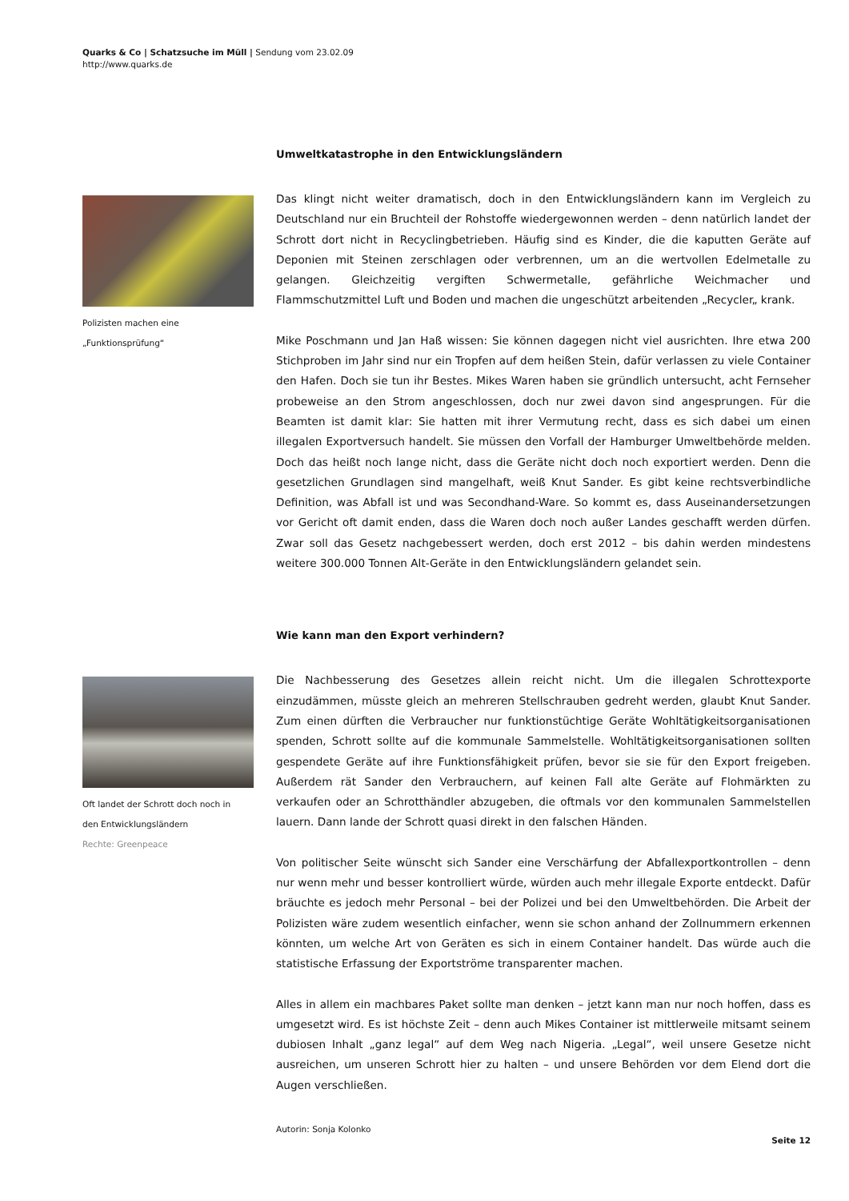Quarks & Co | Schatzsuche im Müll | Sendung vom 23.02.09
http://www.quarks.de
Umweltkatastrophe in den Entwicklungsländern
Polizisten machen eine
„Funktionsprüfung“
Das klingt nicht weiter dramatisch, doch in den Entwicklungsländern kann im Vergleich zu Deutschland nur ein Bruchteil der Rohstoffe wiedergewonnen werden – denn natürlich landet der Schrott dort nicht in Recyclingbetrieben. Häufig sind es Kinder, die die kaputten Geräte auf Deponien mit Steinen zerschlagen oder verbrennen, um an die wertvollen Edelmetalle zu gelangen. Gleichzeitig vergiften Schwermetalle, gefährliche Weichmacher und Flammschutzmittel Luft und Boden und machen die ungeschützt arbeitenden „Recycler„ krank.
Mike Poschmann und Jan Haß wissen: Sie können dagegen nicht viel ausrichten. Ihre etwa 200 Stichproben im Jahr sind nur ein Tropfen auf dem heißen Stein, dafür verlassen zu viele Container den Hafen. Doch sie tun ihr Bestes. Mikes Waren haben sie gründlich untersucht, acht Fernseher probeweise an den Strom angeschlossen, doch nur zwei davon sind angesprungen. Für die Beamten ist damit klar: Sie hatten mit ihrer Vermutung recht, dass es sich dabei um einen illegalen Exportversuch handelt. Sie müssen den Vorfall der Hamburger Umweltbehörde melden. Doch das heißt noch lange nicht, dass die Geräte nicht doch noch exportiert werden. Denn die gesetzlichen Grundlagen sind mangelhaft, weiß Knut Sander. Es gibt keine rechtsverbindliche Definition, was Abfall ist und was Secondhand-Ware. So kommt es, dass Auseinandersetzungen vor Gericht oft damit enden, dass die Waren doch noch außer Landes geschafft werden dürfen. Zwar soll das Gesetz nachgebessert werden, doch erst 2012 – bis dahin werden mindestens weitere 300.000 Tonnen Alt-Geräte in den Entwicklungsländern gelandet sein.
Wie kann man den Export verhindern?
Oft landet der Schrott doch noch in
den Entwicklungsländern
Rechte: Greenpeace
Die Nachbesserung des Gesetzes allein reicht nicht. Um die illegalen Schrottexporte einzudämmen, müsste gleich an mehreren Stellschrauben gedreht werden, glaubt Knut Sander. Zum einen dürften die Verbraucher nur funktionstüchtige Geräte Wohltätigkeitsorganisationen spenden, Schrott sollte auf die kommunale Sammelstelle. Wohltätigkeitsorganisationen sollten gespendete Geräte auf ihre Funktionsfähigkeit prüfen, bevor sie sie für den Export freigeben. Außerdem rät Sander den Verbrauchern, auf keinen Fall alte Geräte auf Flohmärkten zu verkaufen oder an Schrotthändler abzugeben, die oftmals vor den kommunalen Sammelstellen lauern. Dann lande der Schrott quasi direkt in den falschen Händen.
Von politischer Seite wünscht sich Sander eine Verschärfung der Abfallexportkontrollen – denn nur wenn mehr und besser kontrolliert würde, würden auch mehr illegale Exporte entdeckt. Dafür bräuchte es jedoch mehr Personal – bei der Polizei und bei den Umweltbehörden. Die Arbeit der Polizisten wäre zudem wesentlich einfacher, wenn sie schon anhand der Zollnummern erkennen könnten, um welche Art von Geräten es sich in einem Container handelt. Das würde auch die statistische Erfassung der Exportströme transparenter machen.
Alles in allem ein machbares Paket sollte man denken – jetzt kann man nur noch hoffen, dass es umgesetzt wird. Es ist höchste Zeit – denn auch Mikes Container ist mittlerweile mitsamt seinem dubiosen Inhalt „ganz legal“ auf dem Weg nach Nigeria. „Legal“, weil unsere Gesetze nicht ausreichen, um unseren Schrott hier zu halten – und unsere Behörden vor dem Elend dort die Augen verschließen.
Autorin: Sonja Kolonko
Seite 12